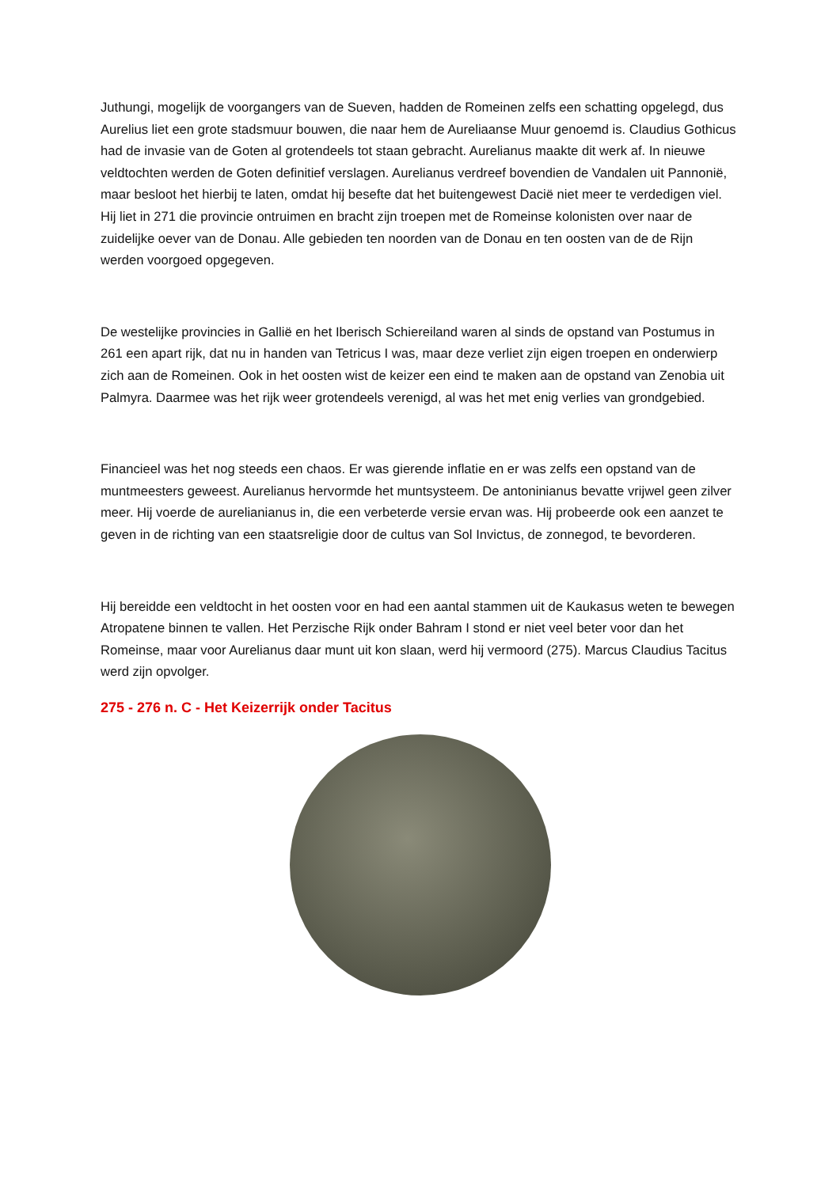Juthungi, mogelijk de voorgangers van de Sueven, hadden de Romeinen zelfs een schatting opgelegd, dus Aurelius liet een grote stadsmuur bouwen, die naar hem de Aureliaanse Muur genoemd is. Claudius Gothicus had de invasie van de Goten al grotendeels tot staan gebracht. Aurelianus maakte dit werk af. In nieuwe veldtochten werden de Goten definitief verslagen. Aurelianus verdreef bovendien de Vandalen uit Pannonië, maar besloot het hierbij te laten, omdat hij besefte dat het buitengewest Dacië niet meer te verdedigen viel. Hij liet in 271 die provincie ontruimen en bracht zijn troepen met de Romeinse kolonisten over naar de zuidelijke oever van de Donau. Alle gebieden ten noorden van de Donau en ten oosten van de de Rijn werden voorgoed opgegeven.
De westelijke provincies in Gallië en het Iberisch Schiereiland waren al sinds de opstand van Postumus in 261 een apart rijk, dat nu in handen van Tetricus I was, maar deze verliet zijn eigen troepen en onderwierp zich aan de Romeinen. Ook in het oosten wist de keizer een eind te maken aan de opstand van Zenobia uit Palmyra. Daarmee was het rijk weer grotendeels verenigd, al was het met enig verlies van grondgebied.
Financieel was het nog steeds een chaos. Er was gierende inflatie en er was zelfs een opstand van de muntmeesters geweest. Aurelianus hervormde het muntsysteem. De antoninianus bevatte vrijwel geen zilver meer. Hij voerde de aurelianianus in, die een verbeterde versie ervan was. Hij probeerde ook een aanzet te geven in de richting van een staatsreligie door de cultus van Sol Invictus, de zonnegod, te bevorderen.
Hij bereidde een veldtocht in het oosten voor en had een aantal stammen uit de Kaukasus weten te bewegen Atropatene binnen te vallen. Het Perzische Rijk onder Bahram I stond er niet veel beter voor dan het Romeinse, maar voor Aurelianus daar munt uit kon slaan, werd hij vermoord (275). Marcus Claudius Tacitus werd zijn opvolger.
275 - 276 n. C - Het Keizerrijk onder Tacitus